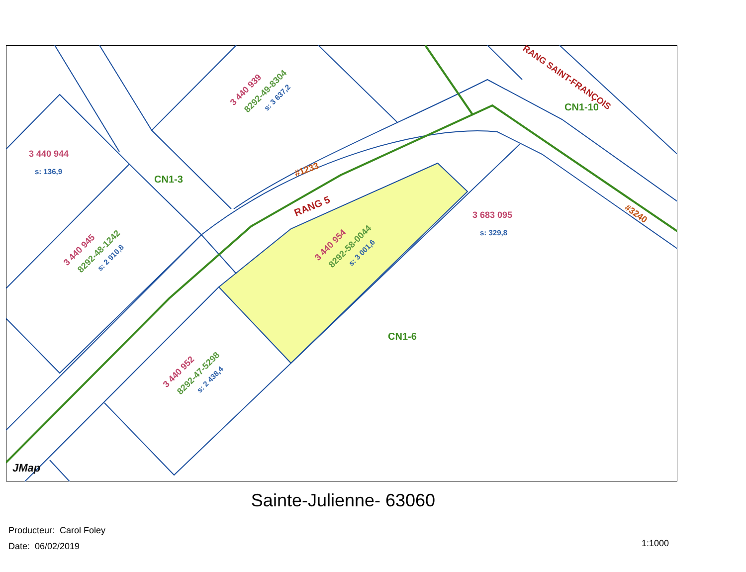3 440 944
s: 136,9
CN1-3
#1233
RANG 5
3 683 095
s: 329,8
CN1-10
RANG SAINT-FRANÇOIS
#3240
CN1-6
3 440 939
8292-49-8304
s: 3 637,2
3 440 945
8292-48-1242
s: 2 910,8
3 440 954
8292-58-0044
s: 3 001,6
3 440 952
8292-47-5298
s: 2 438,4
JMap
Sainte-Julienne- 63060
Producteur: Carol Foley
Date: 06/02/2019
1:1000